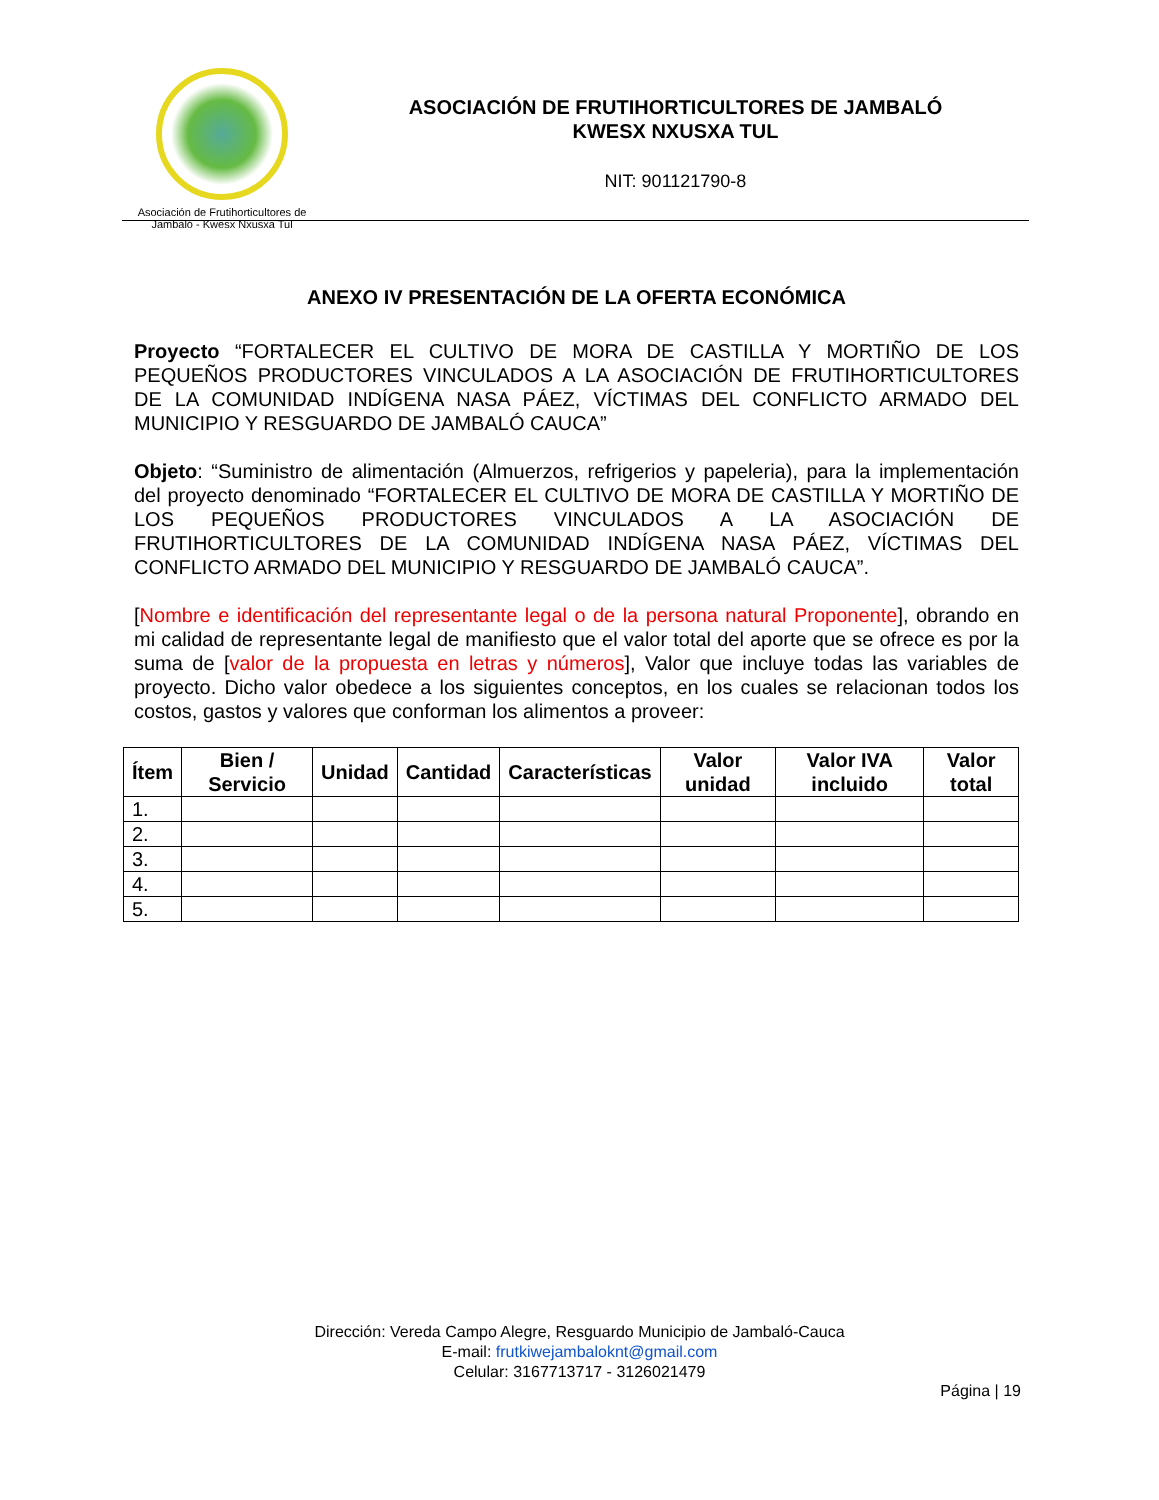Asociación de Frutihorticultores de
Jambaló - Kwesx Nxusxa Tul
ASOCIACIÓN DE FRUTIHORTICULTORES DE JAMBALÓ
KWESX NXUSXA TUL
NIT: 901121790-8
ANEXO IV PRESENTACIÓN DE LA OFERTA ECONÓMICA
Proyecto “FORTALECER EL CULTIVO DE MORA DE CASTILLA Y MORTIÑO DE LOS PEQUEÑOS PRODUCTORES VINCULADOS A LA ASOCIACIÓN DE FRUTIHORTICULTORES DE LA COMUNIDAD INDÍGENA NASA PÁEZ, VÍCTIMAS DEL CONFLICTO ARMADO DEL MUNICIPIO Y RESGUARDO DE JAMBALÓ CAUCA”
Objeto: “Suministro de alimentación (Almuerzos, refrigerios y papeleria), para la implementación del proyecto denominado “FORTALECER EL CULTIVO DE MORA DE CASTILLA Y MORTIÑO DE LOS PEQUEÑOS PRODUCTORES VINCULADOS A LA ASOCIACIÓN DE FRUTIHORTICULTORES DE LA COMUNIDAD INDÍGENA NASA PÁEZ, VÍCTIMAS DEL CONFLICTO ARMADO DEL MUNICIPIO Y RESGUARDO DE JAMBALÓ CAUCA”.
[Nombre e identificación del representante legal o de la persona natural Proponente], obrando en mi calidad de representante legal de manifiesto que el valor total del aporte que se ofrece es por la suma de [valor de la propuesta en letras y números], Valor que incluye todas las variables de proyecto. Dicho valor obedece a los siguientes conceptos, en los cuales se relacionan todos los costos, gastos y valores que conforman los alimentos a proveer:
| Ítem | Bien / Servicio | Unidad | Cantidad | Características | Valor unidad | Valor IVA incluido | Valor total |
| --- | --- | --- | --- | --- | --- | --- | --- |
| 1. | | | | | | | |
| 2. | | | | | | | |
| 3. | | | | | | | |
| 4. | | | | | | | |
| 5. | | | | | | | |
Dirección: Vereda Campo Alegre, Resguardo Municipio de Jambaló-Cauca
E-mail: frutkiwejambaloknt@gmail.com
Celular: 3167713717 - 3126021479
Página | 19